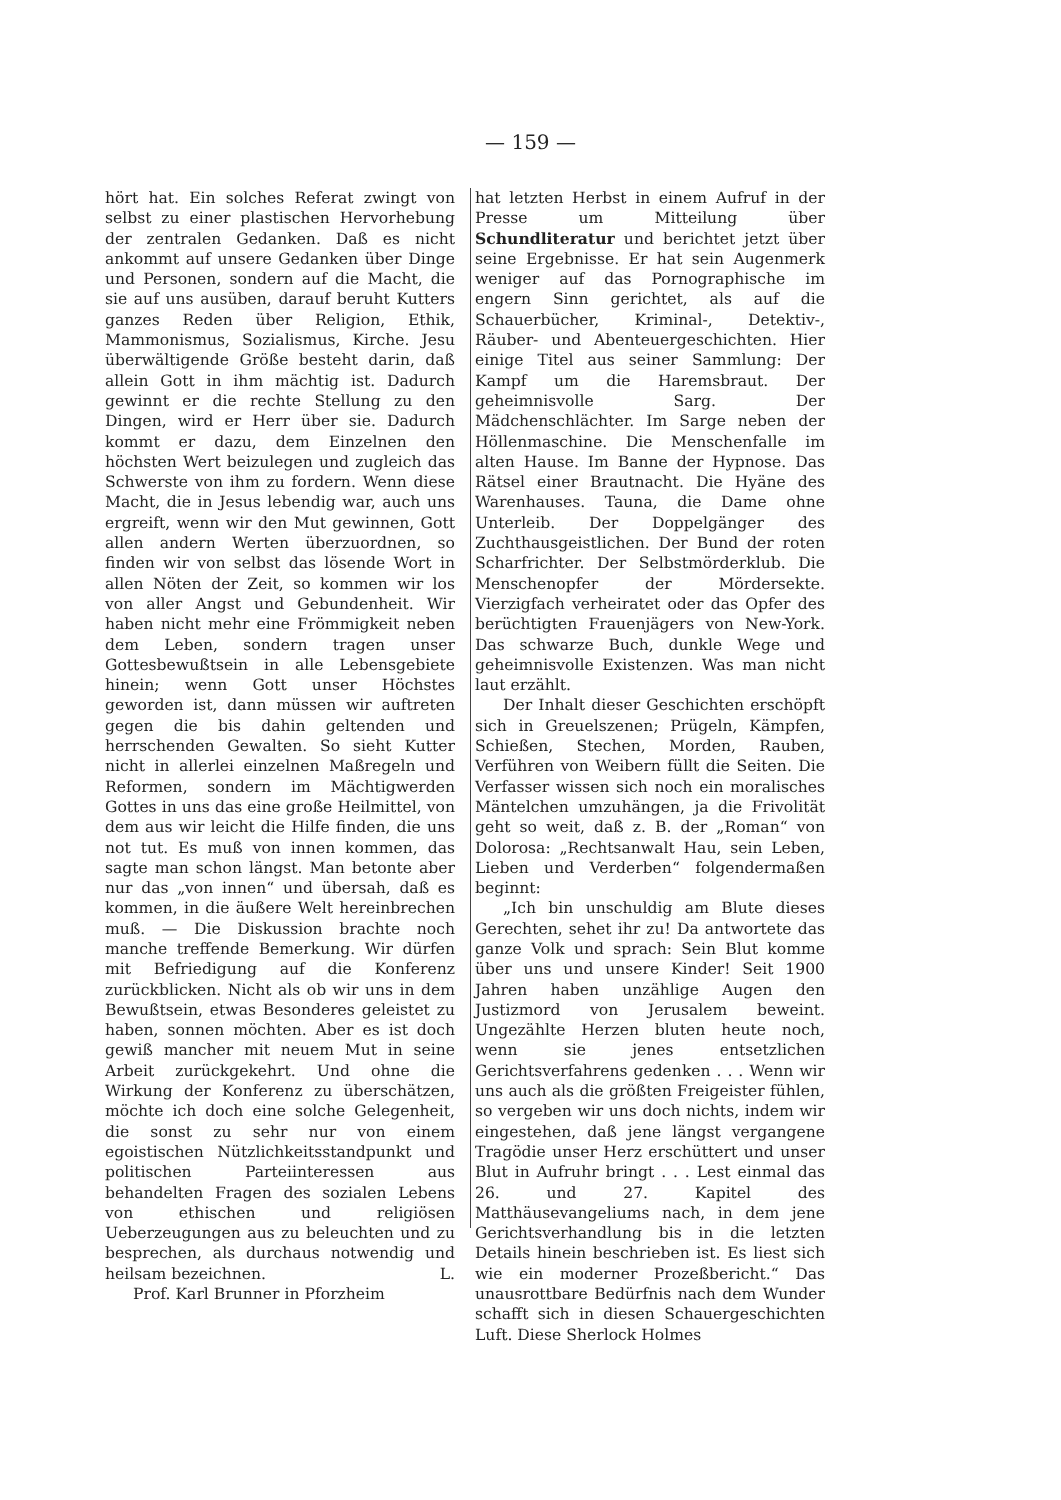— 159 —
hört hat. Ein solches Referat zwingt von selbst zu einer plastischen Hervorhebung der zentralen Gedanken. Daß es nicht ankommt auf unsere Gedanken über Dinge und Personen, sondern auf die Macht, die sie auf uns ausüben, darauf beruht Kutters ganzes Reden über Religion, Ethik, Mammonismus, Sozialismus, Kirche. Jesu überwältigende Größe besteht darin, daß allein Gott in ihm mächtig ist. Dadurch gewinnt er die rechte Stellung zu den Dingen, wird er Herr über sie. Dadurch kommt er dazu, dem Einzelnen den höchsten Wert beizulegen und zugleich das Schwerste von ihm zu fordern. Wenn diese Macht, die in Jesus lebendig war, auch uns ergreift, wenn wir den Mut gewinnen, Gott allen andern Werten überzuordnen, so finden wir von selbst das lösende Wort in allen Nöten der Zeit, so kommen wir los von aller Angst und Gebundenheit. Wir haben nicht mehr eine Frömmigkeit neben dem Leben, sondern tragen unser Gottesbewußtsein in alle Lebensgebiete hinein; wenn Gott unser Höchstes geworden ist, dann müssen wir auftreten gegen die bis dahin geltenden und herrschenden Gewalten. So sieht Kutter nicht in allerlei einzelnen Maßregeln und Reformen, sondern im Mächtigwerden Gottes in uns das eine große Heilmittel, von dem aus wir leicht die Hilfe finden, die uns not tut. Es muß von innen kommen, das sagte man schon längst. Man betonte aber nur das „von innen“ und übersah, daß es kommen, in die äußere Welt hereinbrechen muß. — Die Diskussion brachte noch manche treffende Bemerkung. Wir dürfen mit Befriedigung auf die Konferenz zurückblicken. Nicht als ob wir uns in dem Bewußtsein, etwas Besonderes geleistet zu haben, sonnen möchten. Aber es ist doch gewiß mancher mit neuem Mut in seine Arbeit zurückgekehrt. Und ohne die Wirkung der Konferenz zu überschätzen, möchte ich doch eine solche Gelegenheit, die sonst zu sehr nur von einem egoistischen Nützlichkeitsstandpunkt und politischen Parteiinteressen aus behandelten Fragen des sozialen Lebens von ethischen und religiösen Ueberzeugungen aus zu beleuchten und zu besprechen, als durchaus notwendig und heilsam bezeichnen. L.
Prof. Karl Brunner in Pforzheim
hat letzten Herbst in einem Aufruf in der Presse um Mitteilung über Schundliteratur und berichtet jetzt über seine Ergebnisse. Er hat sein Augenmerk weniger auf das Pornographische im engern Sinn gerichtet, als auf die Schauerbücher, Kriminal-, Detektiv-, Räuber- und Abenteuergeschichten. Hier einige Titel aus seiner Sammlung: Der Kampf um die Haremsbraut. Der geheimnisvolle Sarg. Der Mädchenschlächter. Im Sarge neben der Höllenmaschine. Die Menschenfalle im alten Hause. Im Banne der Hypnose. Das Rätsel einer Brautnacht. Die Hyäne des Warenhauses. Tauna, die Dame ohne Unterleib. Der Doppelgänger des Zuchthausgeistlichen. Der Bund der roten Scharfrichter. Der Selbstmörderklub. Die Menschenopfer der Mördersekte. Vierzigfach verheiratet oder das Opfer des berüchtigten Frauenjägers von New-York. Das schwarze Buch, dunkle Wege und geheimnisvolle Existenzen. Was man nicht laut erzählt.
Der Inhalt dieser Geschichten erschöpft sich in Greuelszenen; Prügeln, Kämpfen, Schießen, Stechen, Morden, Rauben, Verführen von Weibern füllt die Seiten. Die Verfasser wissen sich noch ein moralisches Mäntelchen umzuhängen, ja die Frivolität geht so weit, daß z. B. der „Roman“ von Dolorosa: „Rechtsanwalt Hau, sein Leben, Lieben und Verderben“ folgendermaßen beginnt:
„Ich bin unschuldig am Blute dieses Gerechten, sehet ihr zu! Da antwortete das ganze Volk und sprach: Sein Blut komme über uns und unsere Kinder! Seit 1900 Jahren haben unzählige Augen den Justizmord von Jerusalem beweint. Ungezählte Herzen bluten heute noch, wenn sie jenes entsetzlichen Gerichtsverfahrens gedenken . . . Wenn wir uns auch als die größten Freigeister fühlen, so vergeben wir uns doch nichts, indem wir eingestehen, daß jene längst vergangene Tragödie unser Herz erschüttert und unser Blut in Aufruhr bringt . . . Lest einmal das 26. und 27. Kapitel des Matthäusevangeliums nach, in dem jene Gerichtsverhandlung bis in die letzten Details hinein beschrieben ist. Es liest sich wie ein moderner Prozeßbericht.“ Das unausrottbare Bedürfnis nach dem Wunder schafft sich in diesen Schauergeschichten Luft. Diese Sherlock Holmes